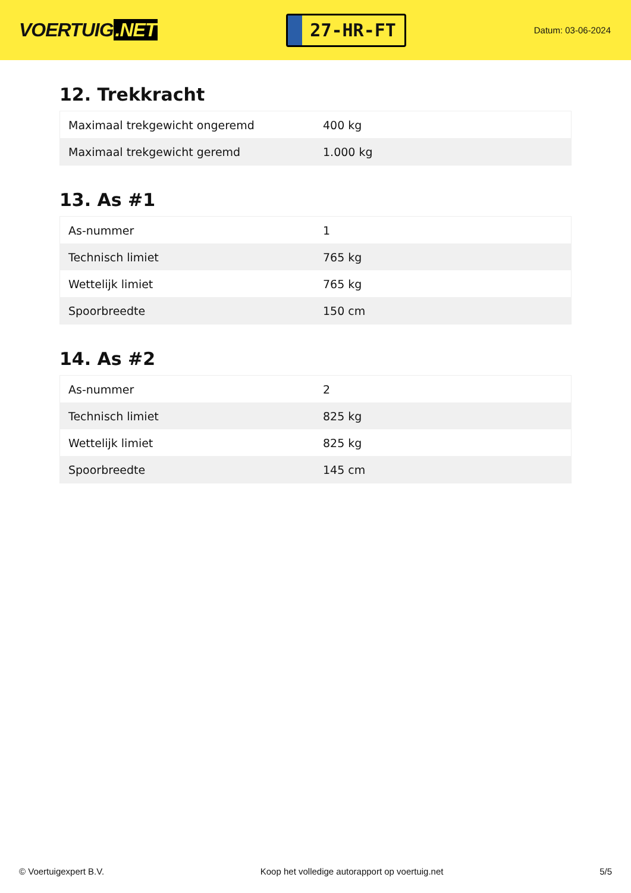VOERTUIG.NET
27-HR-FT
Datum: 03-06-2024
12. Trekkracht
| Maximaal trekgewicht ongeremd | 400 kg |
| Maximaal trekgewicht geremd | 1.000 kg |
13. As #1
| As-nummer | 1 |
| Technisch limiet | 765 kg |
| Wettelijk limiet | 765 kg |
| Spoorbreedte | 150 cm |
14. As #2
| As-nummer | 2 |
| Technisch limiet | 825 kg |
| Wettelijk limiet | 825 kg |
| Spoorbreedte | 145 cm |
© Voertuigexpert B.V. Koop het volledige autorapport op voertuig.net 5/5